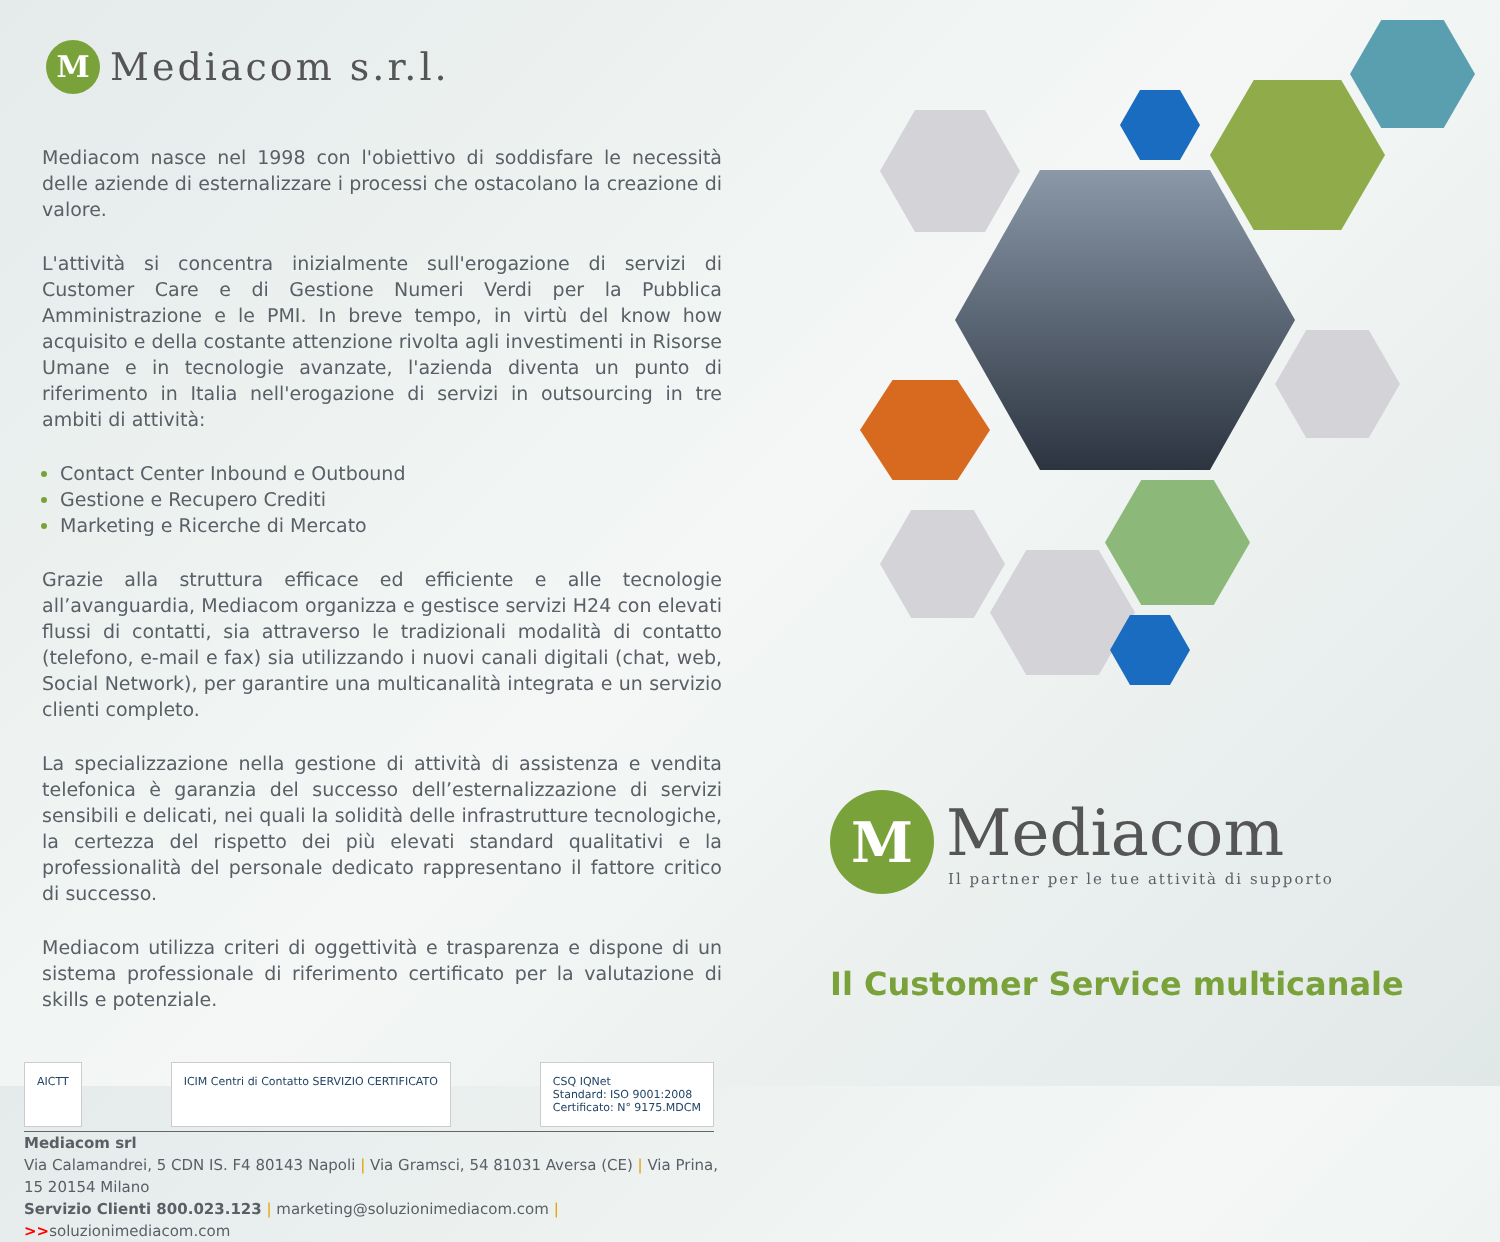M
Mediacom s.r.l.
Mediacom nasce nel 1998 con l'obiettivo di soddisfare le necessità delle aziende di esternalizzare i processi che ostacolano la creazione di valore.
L'attività si concentra inizialmente sull'erogazione di servizi di Customer Care e di Gestione Numeri Verdi per la Pubblica Amministrazione e le PMI. In breve tempo, in virtù del know how acquisito e della costante attenzione rivolta agli investimenti in Risorse Umane e in tecnologie avanzate, l'azienda diventa un punto di riferimento in Italia nell'erogazione di servizi in outsourcing in tre ambiti di attività:
Contact Center Inbound e Outbound
Gestione e Recupero Crediti
Marketing e Ricerche di Mercato
Grazie alla struttura efficace ed efficiente e alle tecnologie all’avanguardia, Mediacom organizza e gestisce servizi H24 con elevati flussi di contatti, sia attraverso le tradizionali modalità di contatto (telefono, e-mail e fax) sia utilizzando i nuovi canali digitali (chat, web, Social Network), per garantire una multicanalità integrata e un servizio clienti completo.
La specializzazione nella gestione di attività di assistenza e vendita telefonica è garanzia del successo dell’esternalizzazione di servizi sensibili e delicati, nei quali la solidità delle infrastrutture tecnologiche, la certezza del rispetto dei più elevati standard qualitativi e la professionalità del personale dedicato rappresentano il fattore critico di successo.
Mediacom utilizza criteri di oggettività e trasparenza e dispone di un sistema professionale di riferimento certificato per la valutazione di skills e potenziale.
AICTT ICIM Centri di Contatto SERVIZIO CERTIFICATO
CSQ IQNet
Standard: ISO 9001:2008
Certificato: N° 9175.MDCM
Mediacom srl
Via Calamandrei, 5 CDN IS. F4 80143 Napoli | Via Gramsci, 54 81031 Aversa (CE) | Via Prina, 15 20154 Milano
Servizio Clienti 800.023.123 | marketing@soluzionimediacom.com | >>soluzionimediacom.com
M
Mediacom
Il partner per le tue attività di supporto
Il Customer Service multicanale